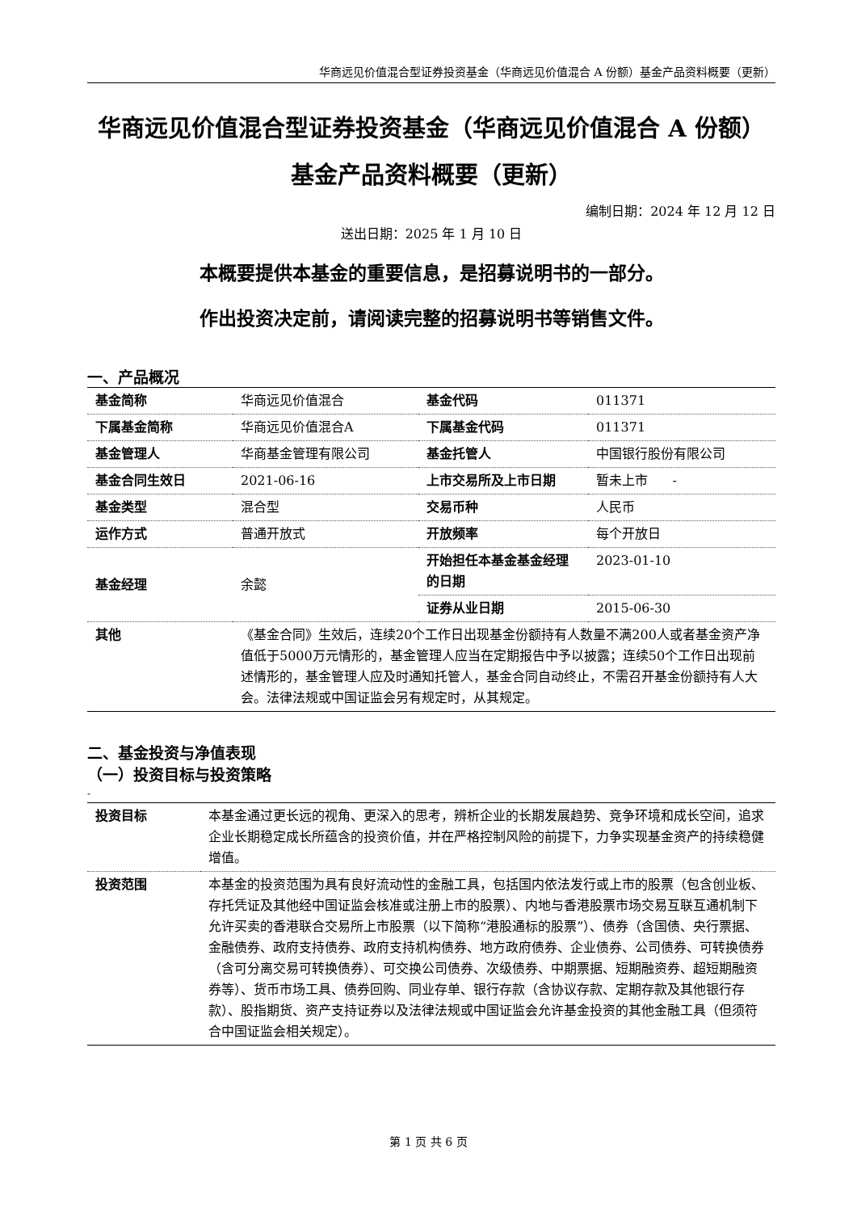华商远见价值混合型证券投资基金（华商远见价值混合 A 份额）基金产品资料概要（更新）
华商远见价值混合型证券投资基金（华商远见价值混合 A 份额）
基金产品资料概要（更新）
编制日期：2024 年 12 月 12 日
送出日期：2025 年 1 月 10 日
本概要提供本基金的重要信息，是招募说明书的一部分。
作出投资决定前，请阅读完整的招募说明书等销售文件。
一、产品概况
| 基金简称 | 华商远见价值混合 | 基金代码 | 011371 |
| 下属基金简称 | 华商远见价值混合A | 下属基金代码 | 011371 |
| 基金管理人 | 华商基金管理有限公司 | 基金托管人 | 中国银行股份有限公司 |
| 基金合同生效日 | 2021-06-16 | 上市交易所及上市日期 | 暂未上市 - |
| 基金类型 | 混合型 | 交易币种 | 人民币 |
| 运作方式 | 普通开放式 | 开放频率 | 每个开放日 |
| 基金经理 | 余懿 | 开始担任本基金基金经理的日期 | 2023-01-10 |
| | | 证券从业日期 | 2015-06-30 |
| 其他 | 《基金合同》生效后，连续20个工作日出现基金份额持有人数量不满200人或者基金资产净值低于5000万元情形的，基金管理人应当在定期报告中予以披露；连续50个工作日出现前述情形的，基金管理人应及时通知托管人，基金合同自动终止，不需召开基金份额持有人大会。法律法规或中国证监会另有规定时，从其规定。 | | |
二、基金投资与净值表现
（一）投资目标与投资策略
-
| 投资目标 | 本基金通过更长远的视角、更深入的思考，辨析企业的长期发展趋势、竞争环境和成长空间，追求企业长期稳定成长所蕴含的投资价值，并在严格控制风险的前提下，力争实现基金资产的持续稳健增值。 |
| 投资范围 | 本基金的投资范围为具有良好流动性的金融工具，包括国内依法发行或上市的股票（包含创业板、存托凭证及其他经中国证监会核准或注册上市的股票）、内地与香港股票市场交易互联互通机制下允许买卖的香港联合交易所上市股票（以下简称“港股通标的股票”）、债券（含国债、央行票据、金融债券、政府支持债券、政府支持机构债券、地方政府债券、企业债券、公司债券、可转换债券（含可分离交易可转换债券）、可交换公司债券、次级债券、中期票据、短期融资券、超短期融资券等）、货币市场工具、债券回购、同业存单、银行存款（含协议存款、定期存款及其他银行存款）、股指期货、资产支持证券以及法律法规或中国证监会允许基金投资的其他金融工具（但须符合中国证监会相关规定）。 |
第 1 页 共 6 页